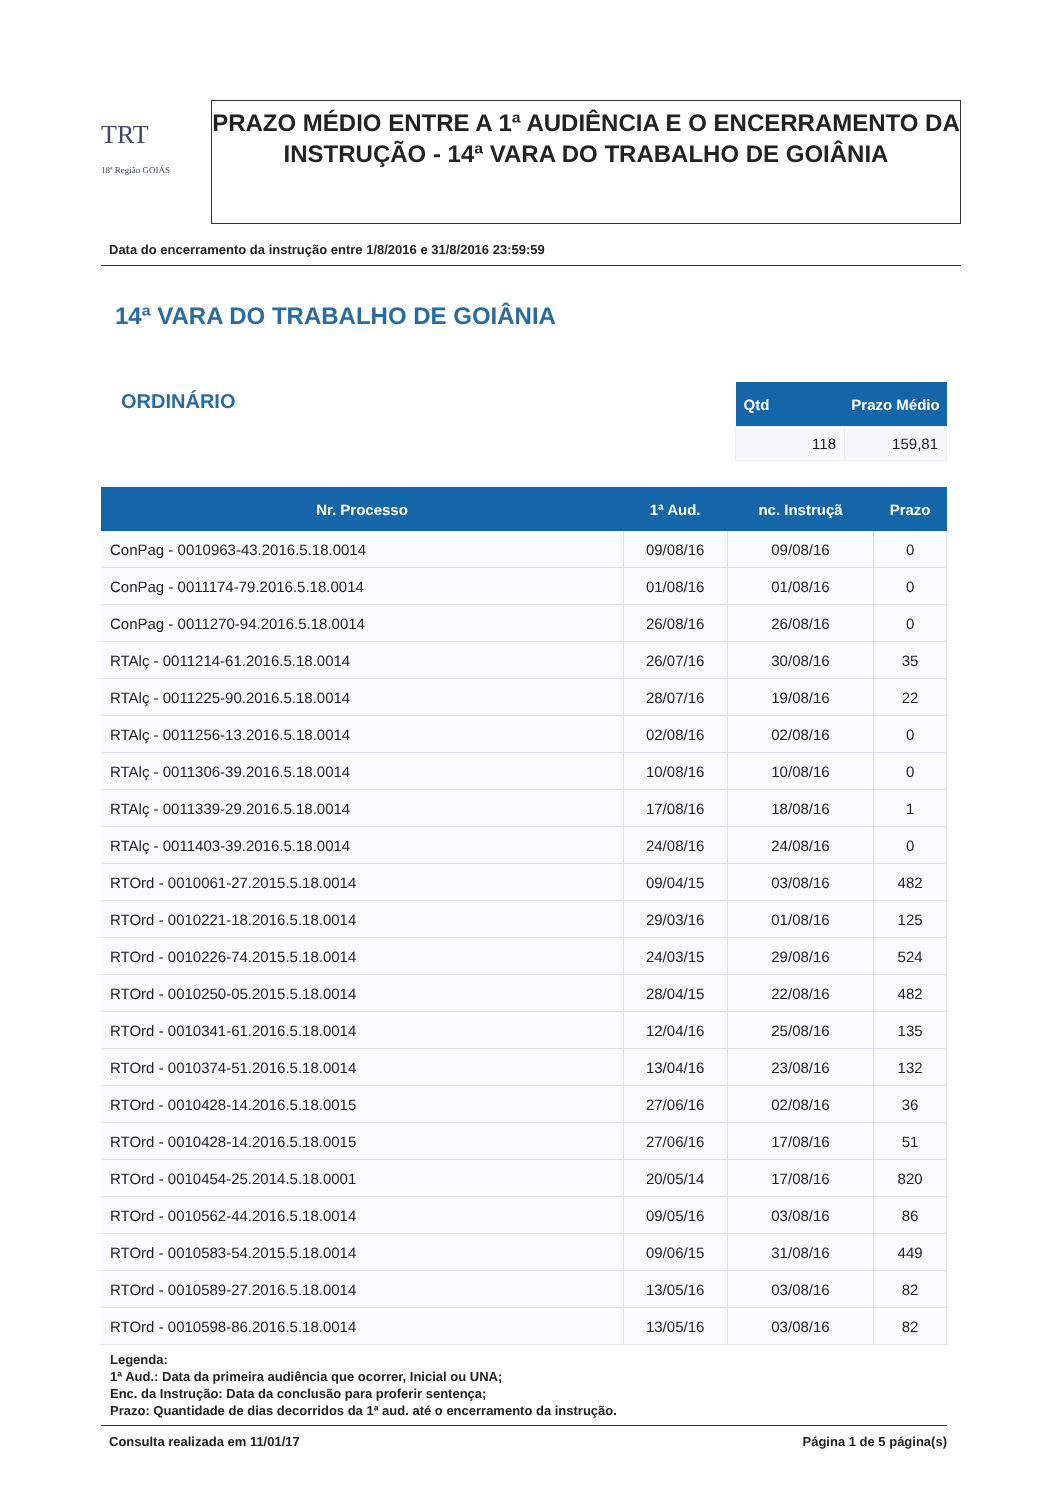TRT
18ª Região GOIÁS
PRAZO MÉDIO ENTRE A 1ª AUDIÊNCIA E O ENCERRAMENTO DA INSTRUÇÃO - 14ª VARA DO TRABALHO DE GOIÂNIA
Data do encerramento da instrução entre 1/8/2016 e 31/8/2016 23:59:59
14ª VARA DO TRABALHO DE GOIÂNIA
ORDINÁRIO
| Qtd | Prazo Médio |
| --- | --- |
| 118 | 159,81 |
| Nr. Processo | 1ª Aud. | nc. Instruçã | Prazo |
| --- | --- | --- | --- |
| ConPag - 0010963-43.2016.5.18.0014 | 09/08/16 | 09/08/16 | 0 |
| ConPag - 0011174-79.2016.5.18.0014 | 01/08/16 | 01/08/16 | 0 |
| ConPag - 0011270-94.2016.5.18.0014 | 26/08/16 | 26/08/16 | 0 |
| RTAlç - 0011214-61.2016.5.18.0014 | 26/07/16 | 30/08/16 | 35 |
| RTAlç - 0011225-90.2016.5.18.0014 | 28/07/16 | 19/08/16 | 22 |
| RTAlç - 0011256-13.2016.5.18.0014 | 02/08/16 | 02/08/16 | 0 |
| RTAlç - 0011306-39.2016.5.18.0014 | 10/08/16 | 10/08/16 | 0 |
| RTAlç - 0011339-29.2016.5.18.0014 | 17/08/16 | 18/08/16 | 1 |
| RTAlç - 0011403-39.2016.5.18.0014 | 24/08/16 | 24/08/16 | 0 |
| RTOrd - 0010061-27.2015.5.18.0014 | 09/04/15 | 03/08/16 | 482 |
| RTOrd - 0010221-18.2016.5.18.0014 | 29/03/16 | 01/08/16 | 125 |
| RTOrd - 0010226-74.2015.5.18.0014 | 24/03/15 | 29/08/16 | 524 |
| RTOrd - 0010250-05.2015.5.18.0014 | 28/04/15 | 22/08/16 | 482 |
| RTOrd - 0010341-61.2016.5.18.0014 | 12/04/16 | 25/08/16 | 135 |
| RTOrd - 0010374-51.2016.5.18.0014 | 13/04/16 | 23/08/16 | 132 |
| RTOrd - 0010428-14.2016.5.18.0015 | 27/06/16 | 02/08/16 | 36 |
| RTOrd - 0010428-14.2016.5.18.0015 | 27/06/16 | 17/08/16 | 51 |
| RTOrd - 0010454-25.2014.5.18.0001 | 20/05/14 | 17/08/16 | 820 |
| RTOrd - 0010562-44.2016.5.18.0014 | 09/05/16 | 03/08/16 | 86 |
| RTOrd - 0010583-54.2015.5.18.0014 | 09/06/15 | 31/08/16 | 449 |
| RTOrd - 0010589-27.2016.5.18.0014 | 13/05/16 | 03/08/16 | 82 |
| RTOrd - 0010598-86.2016.5.18.0014 | 13/05/16 | 03/08/16 | 82 |
Legenda:
1ª Aud.: Data da primeira audiência que ocorrer, Inicial ou UNA;
Enc. da Instrução: Data da conclusão para proferir sentença;
Prazo: Quantidade de dias decorridos da 1ª aud. até o encerramento da instrução.
Consulta realizada em 11/01/17 Página 1 de 5 página(s)